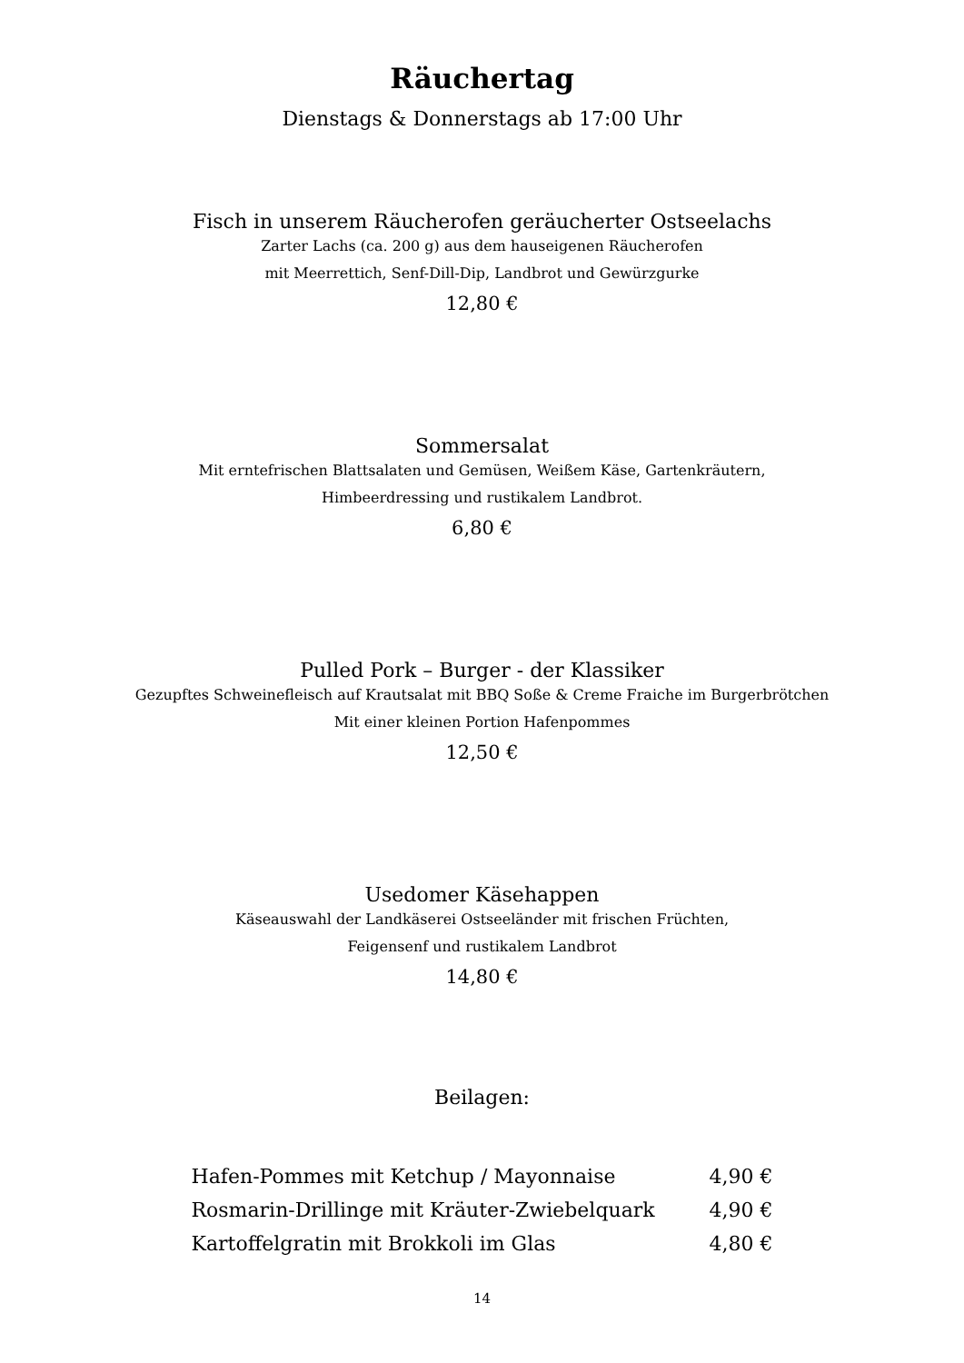Räuchertag
Dienstags & Donnerstags ab 17:00 Uhr
Fisch in unserem Räucherofen geräucherter Ostseelachs
Zarter Lachs (ca. 200 g) aus dem hauseigenen Räucherofen
mit Meerrettich, Senf-Dill-Dip, Landbrot und Gewürzgurke
12,80 €
Sommersalat
Mit erntefrischen Blattsalaten und Gemüsen, Weißem Käse, Gartenkräutern,
Himbeerdressing und rustikalem Landbrot.
6,80 €
Pulled Pork – Burger - der Klassiker
Gezupftes Schweinefleisch auf Krautsalat mit BBQ Soße & Creme Fraiche im Burgerbrötchen
Mit einer kleinen Portion Hafenpommes
12,50 €
Usedomer Käsehappen
Käseauswahl der Landkäserei Ostseeländer mit frischen Früchten,
Feigensenf und rustikalem Landbrot
14,80 €
Beilagen:
| Hafen-Pommes mit Ketchup / Mayonnaise | 4,90 € |
| Rosmarin-Drillinge mit Kräuter-Zwiebelquark | 4,90 € |
| Kartoffelgratin mit Brokkoli im Glas | 4,80 € |
14